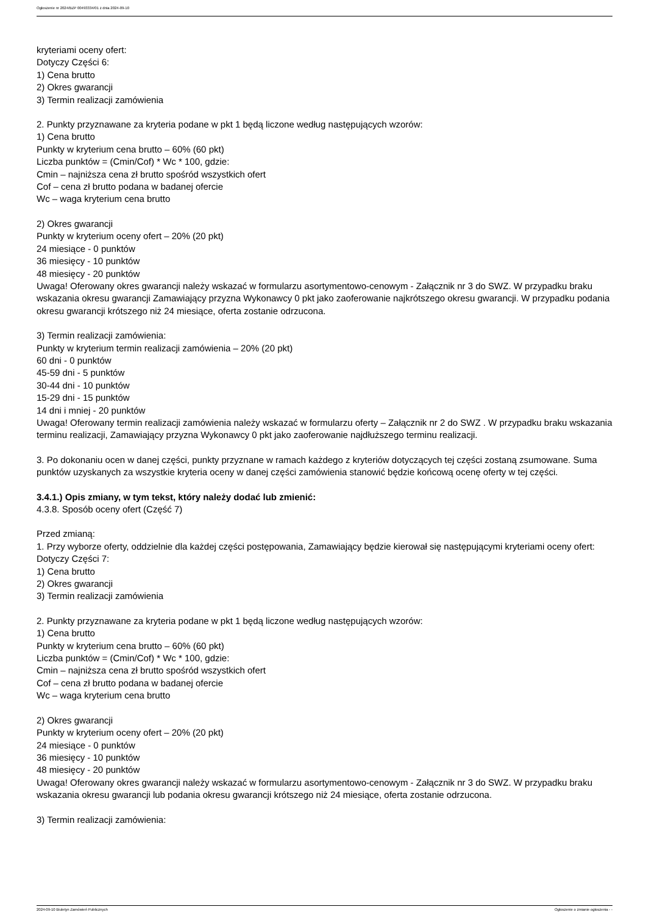Ogłoszenie nr 2024/BZP 00493334/01 z dnia 2024-09-10
kryteriami oceny ofert:
Dotyczy Części 6:
1) Cena brutto
2) Okres gwarancji
3) Termin realizacji zamówienia
2. Punkty przyznawane za kryteria podane w pkt 1 będą liczone według następujących wzorów:
1) Cena brutto
Punkty w kryterium cena brutto – 60% (60 pkt)
Liczba punktów = (Cmin/Cof) * Wc * 100, gdzie:
Cmin – najniższa cena zł brutto spośród wszystkich ofert
Cof – cena zł brutto podana w badanej ofercie
Wc – waga kryterium cena brutto
2) Okres gwarancji
Punkty w kryterium oceny ofert – 20% (20 pkt)
24 miesiące - 0 punktów
36 miesięcy - 10 punktów
48 miesięcy - 20 punktów
Uwaga! Oferowany okres gwarancji należy wskazać w formularzu asortymentowo-cenowym - Załącznik nr 3 do SWZ. W przypadku braku wskazania okresu gwarancji Zamawiający przyzna Wykonawcy 0 pkt jako zaoferowanie najkrótszego okresu gwarancji. W przypadku podania okresu gwarancji krótszego niż 24 miesiące, oferta zostanie odrzucona.
3) Termin realizacji zamówienia:
Punkty w kryterium termin realizacji zamówienia – 20% (20 pkt)
60 dni - 0 punktów
45-59 dni - 5 punktów
30-44 dni - 10 punktów
15-29 dni - 15 punktów
14 dni i mniej - 20 punktów
Uwaga! Oferowany termin realizacji zamówienia należy wskazać w formularzu oferty – Załącznik nr 2 do SWZ . W przypadku braku wskazania terminu realizacji, Zamawiający przyzna Wykonawcy 0 pkt jako zaoferowanie najdłuższego terminu realizacji.
3. Po dokonaniu ocen w danej części, punkty przyznane w ramach każdego z kryteriów dotyczących tej części zostaną zsumowane. Suma punktów uzyskanych za wszystkie kryteria oceny w danej części zamówienia stanowić będzie końcową ocenę oferty w tej części.
3.4.1.) Opis zmiany, w tym tekst, który należy dodać lub zmienić:
4.3.8. Sposób oceny ofert (Część 7)
Przed zmianą:
1. Przy wyborze oferty, oddzielnie dla każdej części postępowania, Zamawiający będzie kierował się następującymi kryteriami oceny ofert:
Dotyczy Części 7:
1) Cena brutto
2) Okres gwarancji
3) Termin realizacji zamówienia
2. Punkty przyznawane za kryteria podane w pkt 1 będą liczone według następujących wzorów:
1) Cena brutto
Punkty w kryterium cena brutto – 60% (60 pkt)
Liczba punktów = (Cmin/Cof) * Wc * 100, gdzie:
Cmin – najniższa cena zł brutto spośród wszystkich ofert
Cof – cena zł brutto podana w badanej ofercie
Wc – waga kryterium cena brutto
2) Okres gwarancji
Punkty w kryterium oceny ofert – 20% (20 pkt)
24 miesiące - 0 punktów
36 miesięcy - 10 punktów
48 miesięcy - 20 punktów
Uwaga! Oferowany okres gwarancji należy wskazać w formularzu asortymentowo-cenowym - Załącznik nr 3 do SWZ. W przypadku braku wskazania okresu gwarancji lub podania okresu gwarancji krótszego niż 24 miesiące, oferta zostanie odrzucona.
3) Termin realizacji zamówienia:
2024-09-10 Biuletyn Zamówień Publicznych Ogłoszenie o zmianie ogłoszenia - -